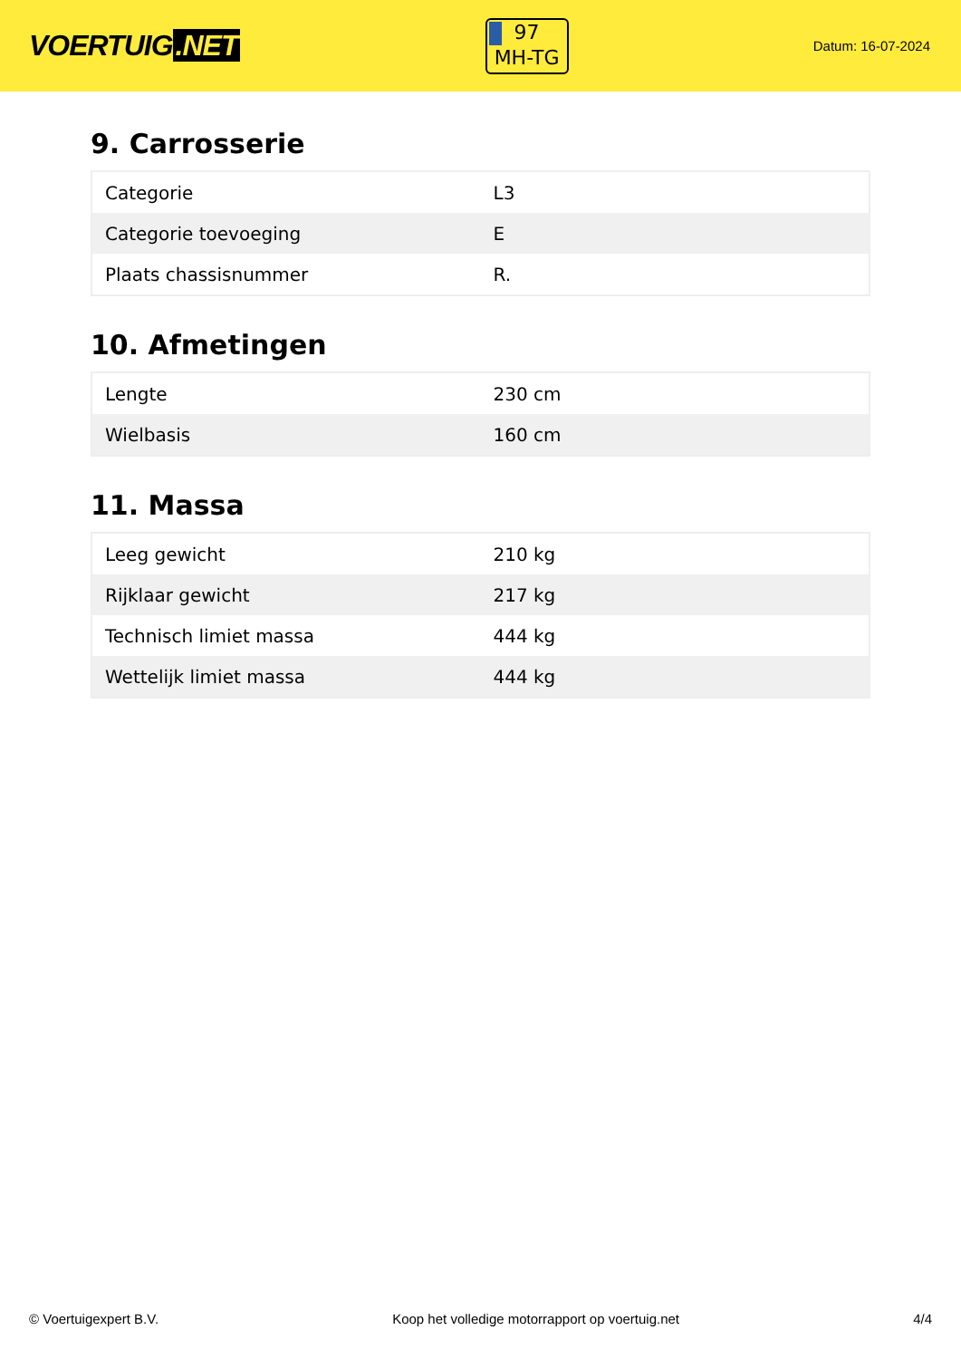VOERTUIG.NET
97
MH-TG
Datum: 16-07-2024
9. Carrosserie
| Categorie | L3 |
| Categorie toevoeging | E |
| Plaats chassisnummer | R. |
10. Afmetingen
| Lengte | 230 cm |
| Wielbasis | 160 cm |
11. Massa
| Leeg gewicht | 210 kg |
| Rijklaar gewicht | 217 kg |
| Technisch limiet massa | 444 kg |
| Wettelijk limiet massa | 444 kg |
© Voertuigexpert B.V. Koop het volledige motorrapport op voertuig.net 4/4